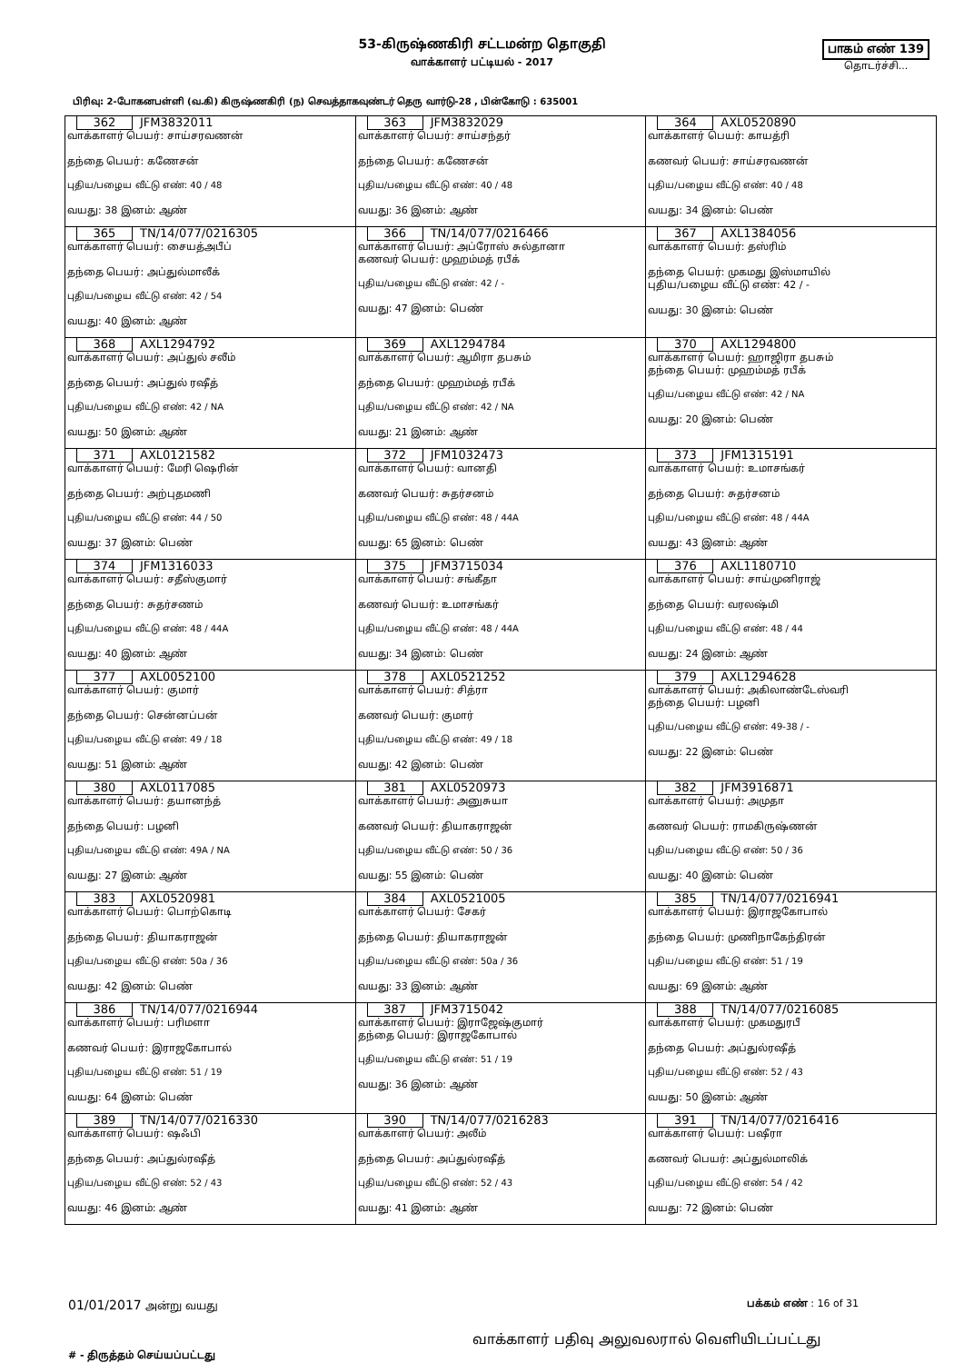53-கிருஷ்ணகிரி சட்டமன்ற தொகுதி
வாக்காளர் பட்டியல் - 2017
பாகம் எண் 139
தொடர்ச்சி...
பிரிவு: 2-போகனபள்ளி (வ.கி) கிருஷ்ணகிரி (ந) செவத்தாகவுண்டர் தெரு வார்டு-28 , பின்கோடு : 635001
| 362 JFM3832011 வாக்காளர் பெயர்: சாய்சரவணன் தந்தை பெயர்: கணேசன் புதிய/பழைய வீட்டு எண்: 40 / 48 வயது: 38 இனம்: ஆண் | 363 JFM3832029 வாக்காளர் பெயர்: சாய்சந்தர் தந்தை பெயர்: கணேசன் புதிய/பழைய வீட்டு எண்: 40 / 48 வயது: 36 இனம்: ஆண் | 364 AXL0520890 வாக்காளர் பெயர்: காயத்ரி கணவர் பெயர்: சாய்சரவணன் புதிய/பழைய வீட்டு எண்: 40 / 48 வயது: 34 இனம்: பெண் |
| 365 TN/14/077/0216305 வாக்காளர் பெயர்: சையத்அபீப் தந்தை பெயர்: அப்துல்மாலீக் புதிய/பழைய வீட்டு எண்: 42 / 54 வயது: 40 இனம்: ஆண் | 366 TN/14/077/0216466 வாக்காளர் பெயர்: அப்ரோஸ் சுல்தானா கணவர் பெயர்: முஹம்மத் ரபீக் புதிய/பழைய வீட்டு எண்: 42 / - வயது: 47 இனம்: பெண் | 367 AXL1384056 வாக்காளர் பெயர்: தஸ்ரிம் தந்தை பெயர்: முகமது இஸ்மாயில் புதிய/பழைய வீட்டு எண்: 42 / - வயது: 30 இனம்: பெண் |
| 368 AXL1294792 வாக்காளர் பெயர்: அப்துல் சலீம் தந்தை பெயர்: அப்துல் ரஷீத் புதிய/பழைய வீட்டு எண்: 42 / NA வயது: 50 இனம்: ஆண் | 369 AXL1294784 வாக்காளர் பெயர்: ஆமிரா தபசும் தந்தை பெயர்: முஹம்மத் ரபீக் புதிய/பழைய வீட்டு எண்: 42 / NA வயது: 21 இனம்: ஆண் | 370 AXL1294800 வாக்காளர் பெயர்: ஹாஜிரா தபசும் தந்தை பெயர்: முஹம்மத் ரபீக் புதிய/பழைய வீட்டு எண்: 42 / NA வயது: 20 இனம்: பெண் |
| 371 AXL0121582 வாக்காளர் பெயர்: மேரி ஷெரின் தந்தை பெயர்: அற்புதமணி புதிய/பழைய வீட்டு எண்: 44 / 50 வயது: 37 இனம்: பெண் | 372 JFM1032473 வாக்காளர் பெயர்: வானதி கணவர் பெயர்: சுதர்சனம் புதிய/பழைய வீட்டு எண்: 48 / 44A வயது: 65 இனம்: பெண் | 373 JFM1315191 வாக்காளர் பெயர்: உமாசங்கர் தந்தை பெயர்: சுதர்சனம் புதிய/பழைய வீட்டு எண்: 48 / 44A வயது: 43 இனம்: ஆண் |
| 374 JFM1316033 வாக்காளர் பெயர்: சதீஸ்குமார் தந்தை பெயர்: சுதர்சணம் புதிய/பழைய வீட்டு எண்: 48 / 44A வயது: 40 இனம்: ஆண் | 375 JFM3715034 வாக்காளர் பெயர்: சங்கீதா கணவர் பெயர்: உமாசங்கர் புதிய/பழைய வீட்டு எண்: 48 / 44A வயது: 34 இனம்: பெண் | 376 AXL1180710 வாக்காளர் பெயர்: சாய்முனிராஜ் தந்தை பெயர்: வரலஷ்மி புதிய/பழைய வீட்டு எண்: 48 / 44 வயது: 24 இனம்: ஆண் |
| 377 AXL0052100 வாக்காளர் பெயர்: குமார் தந்தை பெயர்: சென்னப்பன் புதிய/பழைய வீட்டு எண்: 49 / 18 வயது: 51 இனம்: ஆண் | 378 AXL0521252 வாக்காளர் பெயர்: சித்ரா கணவர் பெயர்: குமார் புதிய/பழைய வீட்டு எண்: 49 / 18 வயது: 42 இனம்: பெண் | 379 AXL1294628 வாக்காளர் பெயர்: அகிலாண்டேஸ்வரி தந்தை பெயர்: பழனி புதிய/பழைய வீட்டு எண்: 49-38 / - வயது: 22 இனம்: பெண் |
| 380 AXL0117085 வாக்காளர் பெயர்: தயானந்த் தந்தை பெயர்: பழனி புதிய/பழைய வீட்டு எண்: 49A / NA வயது: 27 இனம்: ஆண் | 381 AXL0520973 வாக்காளர் பெயர்: அனுசுயா கணவர் பெயர்: தியாகராஜன் புதிய/பழைய வீட்டு எண்: 50 / 36 வயது: 55 இனம்: பெண் | 382 JFM3916871 வாக்காளர் பெயர்: அமுதா கணவர் பெயர்: ராமகிருஷ்ணன் புதிய/பழைய வீட்டு எண்: 50 / 36 வயது: 40 இனம்: பெண் |
| 383 AXL0520981 வாக்காளர் பெயர்: பொற்கொடி தந்தை பெயர்: தியாகராஜன் புதிய/பழைய வீட்டு எண்: 50a / 36 வயது: 42 இனம்: பெண் | 384 AXL0521005 வாக்காளர் பெயர்: சேகர் தந்தை பெயர்: தியாகராஜன் புதிய/பழைய வீட்டு எண்: 50a / 36 வயது: 33 இனம்: ஆண் | 385 TN/14/077/0216941 வாக்காளர் பெயர்: இராஜகோபால் தந்தை பெயர்: முணிநாகேந்திரன் புதிய/பழைய வீட்டு எண்: 51 / 19 வயது: 69 இனம்: ஆண் |
| 386 TN/14/077/0216944 வாக்காளர் பெயர்: பரிமளா கணவர் பெயர்: இராஜகோபால் புதிய/பழைய வீட்டு எண்: 51 / 19 வயது: 64 இனம்: பெண் | 387 JFM3715042 வாக்காளர் பெயர்: இராஜேஷ்குமார் தந்தை பெயர்: இராஜகோபால் புதிய/பழைய வீட்டு எண்: 51 / 19 வயது: 36 இனம்: ஆண் | 388 TN/14/077/0216085 வாக்காளர் பெயர்: முகமதுரபீ தந்தை பெயர்: அப்துல்ரஷீத் புதிய/பழைய வீட்டு எண்: 52 / 43 வயது: 50 இனம்: ஆண் |
| 389 TN/14/077/0216330 வாக்காளர் பெயர்: ஷஃபி தந்தை பெயர்: அப்துல்ரஷீத் புதிய/பழைய வீட்டு எண்: 52 / 43 வயது: 46 இனம்: ஆண் | 390 TN/14/077/0216283 வாக்காளர் பெயர்: அலீம் தந்தை பெயர்: அப்துல்ரஷீத் புதிய/பழைய வீட்டு எண்: 52 / 43 வயது: 41 இனம்: ஆண் | 391 TN/14/077/0216416 வாக்காளர் பெயர்: பஷீரா கணவர் பெயர்: அப்துல்மாலிக் புதிய/பழைய வீட்டு எண்: 54 / 42 வயது: 72 இனம்: பெண் |
01/01/2017 அன்று வயது பக்கம் எண் : 16 of 31
வாக்காளர் பதிவு அலுவலரால் வெளியிடப்பட்டது
# - திருத்தம் செய்யப்பட்டது